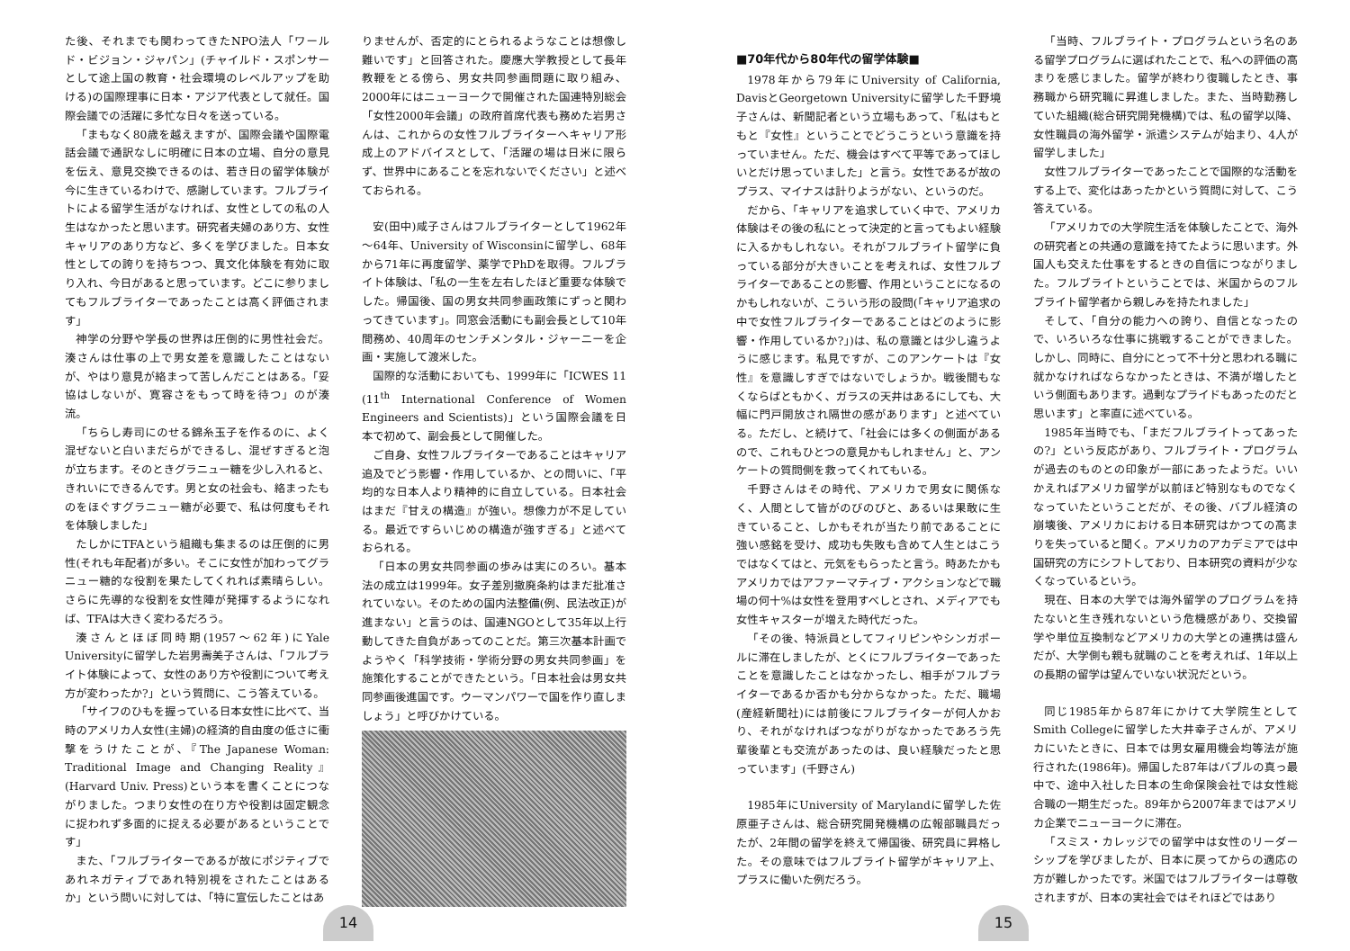た後、それまでも関わってきたNPO法人「ワールド・ビジョン・ジャパン」(チャイルド・スポンサーとして途上国の教育・社会環境のレベルアップを助ける)の国際理事に日本・アジア代表として就任。国際会議での活躍に多忙な日々を送っている。
「まもなく80歳を越えますが、国際会議や国際電話会議で通訳なしに明確に日本の立場、自分の意見を伝え、意見交換できるのは、若き日の留学体験が今に生きているわけで、感謝しています。フルブライトによる留学生活がなければ、女性としての私の人生はなかったと思います。研究者夫婦のあり方、女性キャリアのあり方など、多くを学びました。日本女性としての誇りを持ちつつ、異文化体験を有効に取り入れ、今日があると思っています。どこに参りましてもフルブライターであったことは高く評価されます」
神学の分野や学長の世界は圧倒的に男性社会だ。湊さんは仕事の上で男女差を意識したことはないが、やはり意見が絡まって苦しんだことはある。「妥協はしないが、寛容さをもって時を待つ」のが湊流。
「ちらし寿司にのせる錦糸玉子を作るのに、よく混ぜないと白いまだらができるし、混ぜすぎると泡が立ちます。そのときグラニュー糖を少し入れると、きれいにできるんです。男と女の社会も、絡まったものをほぐすグラニュー糖が必要で、私は何度もそれを体験しました」
たしかにTFAという組織も集まるのは圧倒的に男性(それも年配者)が多い。そこに女性が加わってグラニュー糖的な役割を果たしてくれれば素晴らしい。さらに先導的な役割を女性陣が発揮するようになれば、TFAは大きく変わるだろう。
湊さんとほぼ同時期(1957～62年)にYale Universityに留学した岩男壽美子さんは、「フルブライト体験によって、女性のあり方や役割について考え方が変わったか?」という質問に、こう答えている。
「サイフのひもを握っている日本女性に比べて、当時のアメリカ人女性(主婦)の経済的自由度の低さに衝撃をうけたことが、『The Japanese Woman: Traditional Image and Changing Reality』(Harvard Univ. Press)という本を書くことにつながりました。つまり女性の在り方や役割は固定観念に捉われず多面的に捉える必要があるということです」
また、「フルブライターであるが故にポジティブであれネガティブであれ特別視をされたことはあるか」という問いに対しては、「特に宣伝したことはあ
りませんが、否定的にとられるようなことは想像し難いです」と回答された。慶應大学教授として長年教鞭をとる傍ら、男女共同参画問題に取り組み、2000年にはニューヨークで開催された国連特別総会「女性2000年会議」の政府首席代表も務めた岩男さんは、これからの女性フルブライターへキャリア形成上のアドバイスとして、「活躍の場は日米に限らず、世界中にあることを忘れないでください」と述べておられる。
安(田中)咸子さんはフルブライターとして1962年～64年、University of Wisconsinに留学し、68年から71年に再度留学、薬学でPhDを取得。フルブライト体験は、「私の一生を左右したほど重要な体験でした。帰国後、国の男女共同参画政策にずっと関わってきています」。同窓会活動にも副会長として10年間務め、40周年のセンチメンタル・ジャーニーを企画・実施して渡米した。
国際的な活動においても、1999年に「ICWES 11 (11<sup>th</sup> International Conference of Women Engineers and Scientists)」という国際会議を日本で初めて、副会長として開催した。
ご自身、女性フルブライターであることはキャリア追及でどう影響・作用しているか、との問いに、「平均的な日本人より精神的に自立している。日本社会はまだ『甘えの構造』が強い。想像力が不足している。最近ですらいじめの構造が強すぎる」と述べておられる。
「日本の男女共同参画の歩みは実にのろい。基本法の成立は1999年。女子差別撤廃条約はまだ批准されていない。そのための国内法整備(例、民法改正)が進まない」と言うのは、国連NGOとして35年以上行動してきた自負があってのことだ。第三次基本計画でようやく「科学技術・学術分野の男女共同参画」を施策化することができたという。「日本社会は男女共同参画後進国です。ウーマンパワーで国を作り直しましょう」と呼びかけている。
14
■70年代から80年代の留学体験■
1978年から79年にUniversity of California, DavisとGeorgetown Universityに留学した千野境子さんは、新聞記者という立場もあって、「私はもともと『女性』ということでどうこうという意識を持っていません。ただ、機会はすべて平等であってほしいとだけ思っていました」と言う。女性であるが故のプラス、マイナスは計りようがない、というのだ。
だから、「キャリアを追求していく中で、アメリカ体験はその後の私にとって決定的と言ってもよい経験に入るかもしれない。それがフルブライト留学に負っている部分が大きいことを考えれば、女性フルブライターであることの影響、作用ということになるのかもしれないが、こういう形の設問(「キャリア追求の中で女性フルブライターであることはどのように影響・作用しているか?」)は、私の意識とは少し違うように感じます。私見ですが、このアンケートは『女性』を意識しすぎではないでしょうか。戦後間もなくならばともかく、ガラスの天井はあるにしても、大幅に門戸開放され隔世の感があります」と述べている。ただし、と続けて、「社会には多くの側面があるので、これもひとつの意見かもしれません」と、アンケートの質問側を救ってくれてもいる。
千野さんはその時代、アメリカで男女に関係なく、人間として皆がのびのびと、あるいは果敢に生きていること、しかもそれが当たり前であることに強い感銘を受け、成功も失敗も含めて人生とはこうではなくてはと、元気をもらったと言う。時あたかもアメリカではアファーマティブ・アクションなどで職場の何十%は女性を登用すべしとされ、メディアでも女性キャスターが増えた時代だった。
「その後、特派員としてフィリピンやシンガポールに滞在しましたが、とくにフルブライターであったことを意識したことはなかったし、相手がフルブライターであるか否かも分からなかった。ただ、職場(産経新聞社)には前後にフルブライターが何人かおり、それがなければつながりがなかったであろう先輩後輩とも交流があったのは、良い経験だったと思っています」(千野さん)
1985年にUniversity of Marylandに留学した佐原亜子さんは、総合研究開発機構の広報部職員だったが、2年間の留学を終えて帰国後、研究員に昇格した。その意味ではフルブライト留学がキャリア上、プラスに働いた例だろう。
「当時、フルブライト・プログラムという名のある留学プログラムに選ばれたことで、私への評価の高まりを感じました。留学が終わり復職したとき、事務職から研究職に昇進しました。また、当時勤務していた組織(総合研究開発機構)では、私の留学以降、女性職員の海外留学・派遣システムが始まり、4人が留学しました」
女性フルブライターであったことで国際的な活動をする上で、変化はあったかという質問に対して、こう答えている。
「アメリカでの大学院生活を体験したことで、海外の研究者との共通の意識を持てたように思います。外国人も交えた仕事をするときの自信につながりました。フルブライトということでは、米国からのフルブライト留学者から親しみを持たれました」
そして、「自分の能力への誇り、自信となったので、いろいろな仕事に挑戦することができました。しかし、同時に、自分にとって不十分と思われる職に就かなければならなかったときは、不満が増したという側面もあります。過剰なプライドもあったのだと思います」と率直に述べている。
1985年当時でも、「まだフルブライトってあったの?」という反応があり、フルブライト・プログラムが過去のものとの印象が一部にあったようだ。いいかえればアメリカ留学が以前ほど特別なものでなくなっていたということだが、その後、バブル経済の崩壊後、アメリカにおける日本研究はかつての高まりを失っていると聞く。アメリカのアカデミアでは中国研究の方にシフトしており、日本研究の資料が少なくなっているという。
現在、日本の大学では海外留学のプログラムを持たないと生き残れないという危機感があり、交換留学や単位互換制などアメリカの大学との連携は盛んだが、大学側も親も就職のことを考えれば、1年以上の長期の留学は望んでいない状況だという。
同じ1985年から87年にかけて大学院生としてSmith Collegeに留学した大井幸子さんが、アメリカにいたときに、日本では男女雇用機会均等法が施行された(1986年)。帰国した87年はバブルの真っ最中で、途中入社した日本の生命保険会社では女性総合職の一期生だった。89年から2007年まではアメリカ企業でニューヨークに滞在。
「スミス・カレッジでの留学中は女性のリーダーシップを学びましたが、日本に戻ってからの適応の方が難しかったです。米国ではフルブライターは尊敬されますが、日本の実社会ではそれほどではあり
15